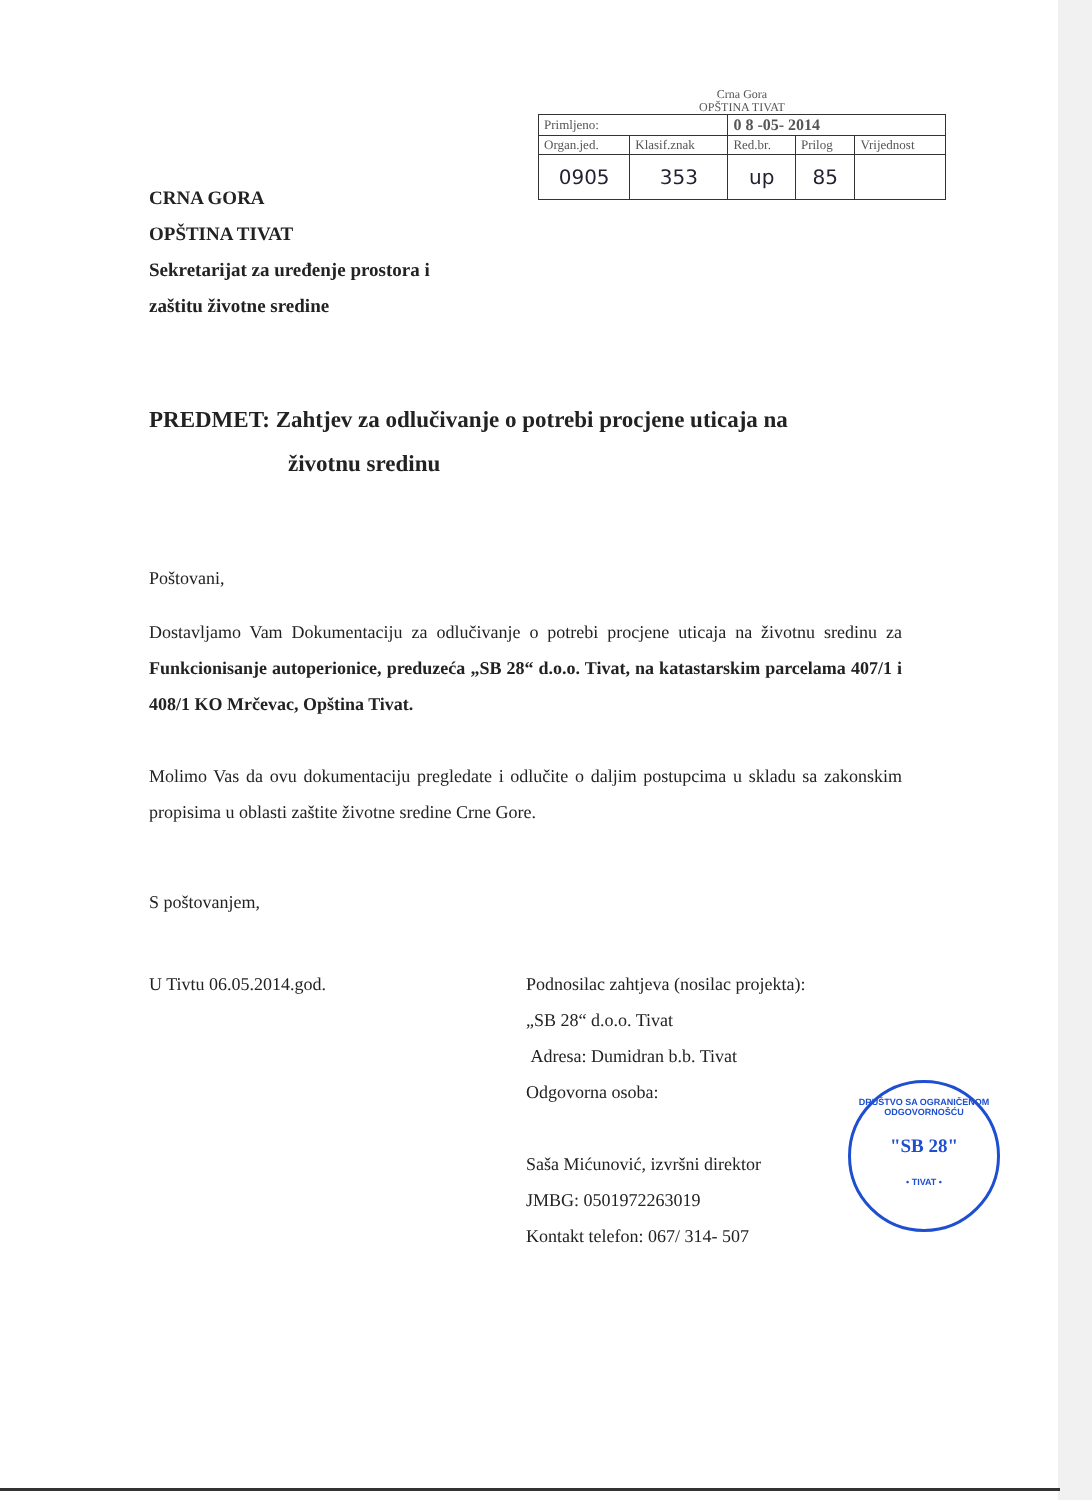Crna Gora
OPŠTINA TIVAT
| Primljeno: | | 0 8 -05- 2014 | | |
| Organ.jed. | Klasif.znak | Red.br. | Prilog | Vrijednost |
| 0905 | 353 | up | 85 | |
CRNA GORA
OPŠTINA TIVAT
Sekretarijat za uređenje prostora i
zaštitu životne sredine
PREDMET: Zahtjev za odlučivanje o potrebi procjene uticaja na
životnu sredinu
Poštovani,
Dostavljamo Vam Dokumentaciju za odlučivanje o potrebi procjene uticaja na životnu sredinu za Funkcionisanje autoperionice, preduzeća „SB 28“ d.o.o. Tivat, na katastarskim parcelama 407/1 i 408/1 KO Mrčevac, Opština Tivat.
Molimo Vas da ovu dokumentaciju pregledate i odlučite o daljim postupcima u skladu sa zakonskim propisima u oblasti zaštite životne sredine Crne Gore.
S poštovanjem,
U Tivtu 06.05.2014.god. Podnosilac zahtjeva (nosilac projekta):
„SB 28“ d.o.o. Tivat
Adresa: Dumidran b.b. Tivat
Odgovorna osoba:
Saša Mićunović, izvršni direktor
JMBG: 0501972263019
Kontakt telefon: 067/ 314- 507
DRUŠTVO SA OGRANIČENOM ODGOVORNOŠĆU
"SB 28"
• TIVAT •